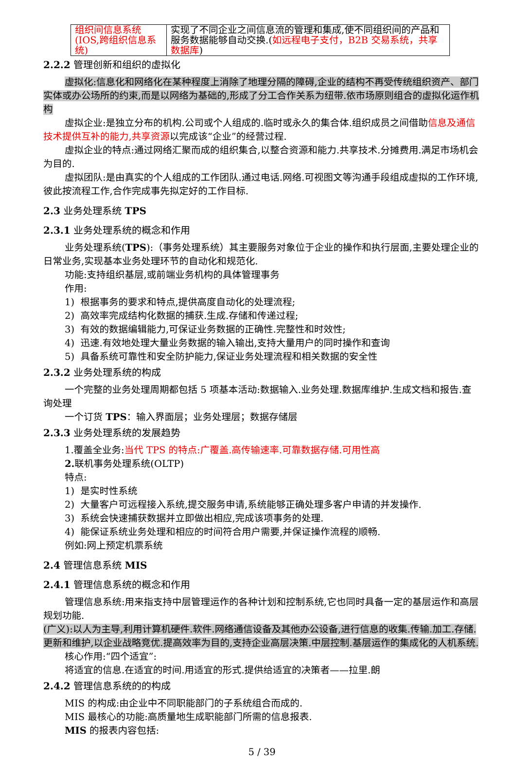| 组织间信息系统(IOS,跨组织信息系统) | 实现了不同企业之间信息流的管理和集成,使不同组织间的产品和服务数据能够自动交换.( 如远程电子支付，B2B 交易系统，共享数据库 ) |
2.2.2 管理创新和组织的虚拟化
虚拟化:信息化和网络化在某种程度上消除了地理分隔的障碍,企业的结构不再受传统组织资产、部门实体或办公场所的约束,而是以网络为基础的,形成了分工合作关系为纽带.依市场原则组合的虚拟化运作机构
虚拟企业:是独立分布的机构.公司或个人组成的.临时或永久的集合体.组织成员之间借助信息及通信技术提供互补的能力,共享资源以完成该“企业”的经营过程.
虚拟企业的特点:通过网络汇聚而成的组织集合,以整合资源和能力.共享技术.分摊费用.满足市场机会为目的.
虚拟团队:是由真实的个人组成的工作团队.通过电话.网络.可视图文等沟通手段组成虚拟的工作环境,彼此按流程工作,合作完成事先拟定好的工作目标.
2.3 业务处理系统 TPS
2.3.1 业务处理系统的概念和作用
业务处理系统(TPS):（事务处理系统）其主要服务对象位于企业的操作和执行层面,主要处理企业的日常业务,实现基本业务处理环节的自动化和规范化.
功能:支持组织基层,或前端业务机构的具体管理事务
作用:
1) 根据事务的要求和特点,提供高度自动化的处理流程;
2) 高效率完成结构化数据的捕获.生成.存储和传递过程;
3) 有效的数据编辑能力,可保证业务数据的正确性.完整性和时效性;
4) 迅速.有效地处理大量业务数据的输入输出,支持大量用户的同时操作和查询
5) 具备系统可靠性和安全防护能力,保证业务处理流程和相关数据的安全性
2.3.2 业务处理系统的构成
一个完整的业务处理周期都包括 5 项基本活动:数据输入.业务处理.数据库维护.生成文档和报告.查询处理
一个订货 TPS：输入界面层；业务处理层；数据存储层
2.3.3 业务处理系统的发展趋势
1.覆盖全业务:当代 TPS 的特点:广覆盖.高传输速率.可靠数据存储.可用性高
2. 联机事务处理系统(OLTP)
特点:
1) 是实时性系统
2) 大量客户可远程接入系统,提交服务申请,系统能够正确处理多客户申请的并发操作.
3) 系统会快速捕获数据并立即做出相应,完成该项事务的处理.
4) 能保证系统业务处理和相应的时间符合用户需要,并保证操作流程的顺畅.
例如:网上预定机票系统
2.4 管理信息系统 MIS
2.4.1 管理信息系统的概念和作用
管理信息系统:用来指支持中层管理运作的各种计划和控制系统,它也同时具备一定的基层运作和高层规划功能.
(广义):以人为主导,利用计算机硬件.软件.网络通信设备及其他办公设备,进行信息的收集.传输.加工.存储.更新和维护,以企业战略竞优.提高效率为目的,支持企业高层决策.中层控制.基层运作的集成化的人机系统.
核心作用:“四个适宜”:
将适宜的信息.在适宜的时间.用适宜的形式.提供给适宜的决策者——拉里.朗
2.4.2 管理信息系统的的构成
MIS 的构成:由企业中不同职能部门的子系统组合而成的.
MIS 最核心的功能:高质量地生成职能部门所需的信息报表.
MIS 的报表内容包括:
5 / 39